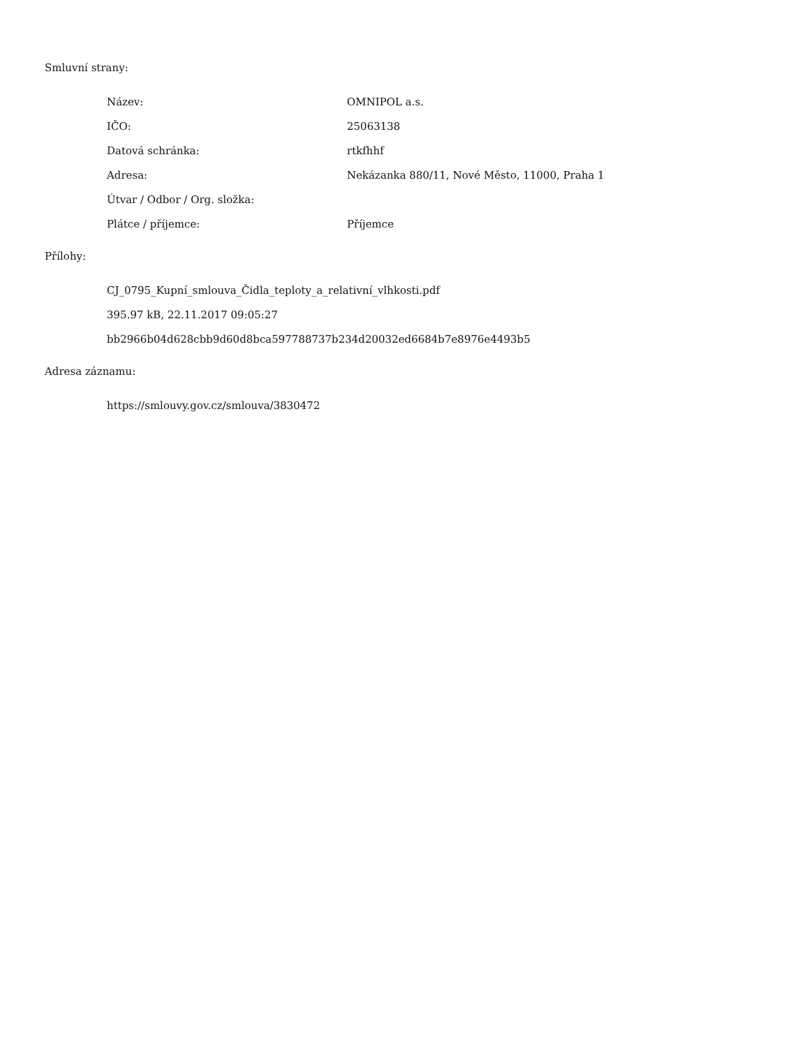Smluvní strany:
| Název: | OMNIPOL a.s. |
| IČO: | 25063138 |
| Datová schránka: | rtkfhhf |
| Adresa: | Nekázanka 880/11, Nové Město, 11000, Praha 1 |
| Útvar / Odbor / Org. složka: | |
| Plátce / příjemce: | Příjemce |
Přílohy:
| CJ_0795_Kupní_smlouva_Čidla_teploty_a_relativní_vlhkosti.pdf |
| 395.97 kB, 22.11.2017 09:05:27 |
| bb2966b04d628cbb9d60d8bca597788737b234d20032ed6684b7e8976e4493b5 |
Adresa záznamu:
| https://smlouvy.gov.cz/smlouva/3830472 |